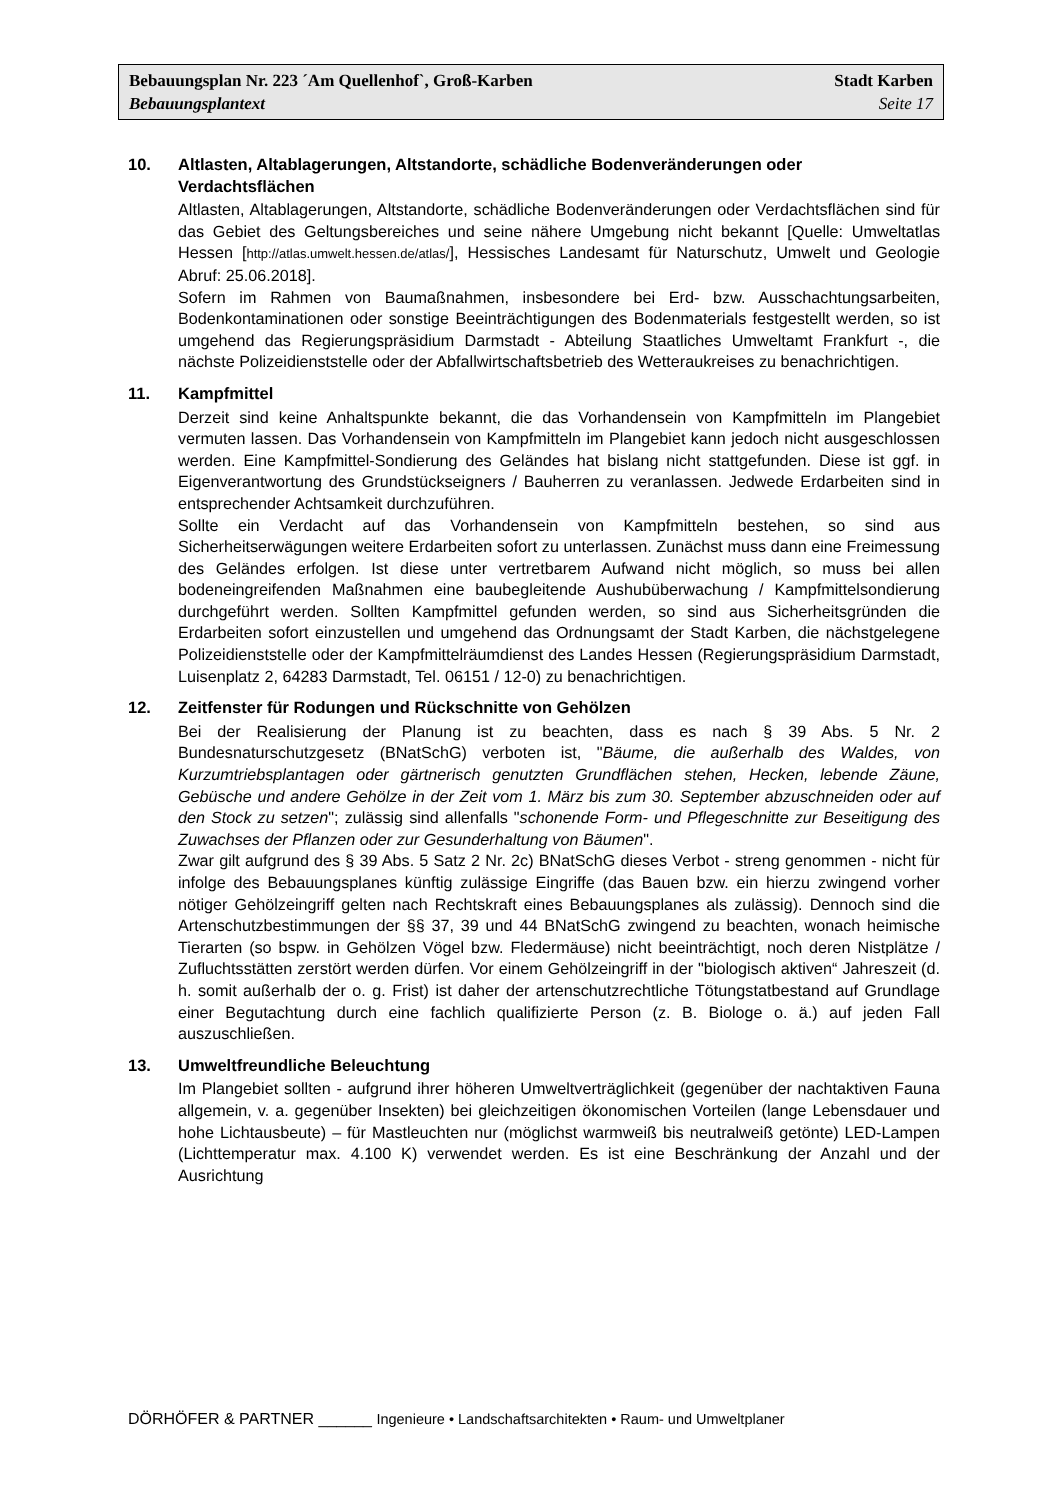Bebauungsplan Nr. 223 ´Am Quellenhof`, Groß-Karben Stadt Karben
Bebauungsplantext Seite 17
10. Altlasten, Altablagerungen, Altstandorte, schädliche Bodenveränderungen oder Verdachtsflächen
Altlasten, Altablagerungen, Altstandorte, schädliche Bodenveränderungen oder Verdachtsflächen sind für das Gebiet des Geltungsbereiches und seine nähere Umgebung nicht bekannt [Quelle: Umweltatlas Hessen [http://atlas.umwelt.hessen.de/atlas/], Hessisches Landesamt für Naturschutz, Umwelt und Geologie Abruf: 25.06.2018].
Sofern im Rahmen von Baumaßnahmen, insbesondere bei Erd- bzw. Ausschachtungsarbeiten, Bodenkontaminationen oder sonstige Beeinträchtigungen des Bodenmaterials festgestellt werden, so ist umgehend das Regierungspräsidium Darmstadt - Abteilung Staatliches Umweltamt Frankfurt -, die nächste Polizeidienststelle oder der Abfallwirtschaftsbetrieb des Wetteraukreises zu benachrichtigen.
11. Kampfmittel
Derzeit sind keine Anhaltspunkte bekannt, die das Vorhandensein von Kampfmitteln im Plangebiet vermuten lassen. Das Vorhandensein von Kampfmitteln im Plangebiet kann jedoch nicht ausgeschlossen werden. Eine Kampfmittel-Sondierung des Geländes hat bislang nicht stattgefunden. Diese ist ggf. in Eigenverantwortung des Grundstückseigners / Bauherren zu veranlassen. Jedwede Erdarbeiten sind in entsprechender Achtsamkeit durchzuführen.
Sollte ein Verdacht auf das Vorhandensein von Kampfmitteln bestehen, so sind aus Sicherheitserwägungen weitere Erdarbeiten sofort zu unterlassen. Zunächst muss dann eine Freimessung des Geländes erfolgen. Ist diese unter vertretbarem Aufwand nicht möglich, so muss bei allen bodeneingreifenden Maßnahmen eine baubegleitende Aushubüberwachung / Kampfmittelsondierung durchgeführt werden. Sollten Kampfmittel gefunden werden, so sind aus Sicherheitsgründen die Erdarbeiten sofort einzustellen und umgehend das Ordnungsamt der Stadt Karben, die nächstgelegene Polizeidienststelle oder der Kampfmittelräumdienst des Landes Hessen (Regierungspräsidium Darmstadt, Luisenplatz 2, 64283 Darmstadt, Tel. 06151 / 12-0) zu benachrichtigen.
12. Zeitfenster für Rodungen und Rückschnitte von Gehölzen
Bei der Realisierung der Planung ist zu beachten, dass es nach § 39 Abs. 5 Nr. 2 Bundesnaturschutzgesetz (BNatSchG) verboten ist, "Bäume, die außerhalb des Waldes, von Kurzumtriebsplantagen oder gärtnerisch genutzten Grundflächen stehen, Hecken, lebende Zäune, Gebüsche und andere Gehölze in der Zeit vom 1. März bis zum 30. September abzuschneiden oder auf den Stock zu setzen"; zulässig sind allenfalls "schonende Form- und Pflegeschnitte zur Beseitigung des Zuwachses der Pflanzen oder zur Gesunderhaltung von Bäumen".
Zwar gilt aufgrund des § 39 Abs. 5 Satz 2 Nr. 2c) BNatSchG dieses Verbot - streng genommen - nicht für infolge des Bebauungsplanes künftig zulässige Eingriffe (das Bauen bzw. ein hierzu zwingend vorher nötiger Gehölzeingriff gelten nach Rechtskraft eines Bebauungsplanes als zulässig). Dennoch sind die Artenschutzbestimmungen der §§ 37, 39 und 44 BNatSchG zwingend zu beachten, wonach heimische Tierarten (so bspw. in Gehölzen Vögel bzw. Fledermäuse) nicht beeinträchtigt, noch deren Nistplätze / Zufluchtsstätten zerstört werden dürfen. Vor einem Gehölzeingriff in der "biologisch aktiven“ Jahreszeit (d. h. somit außerhalb der o. g. Frist) ist daher der artenschutzrechtliche Tötungstatbestand auf Grundlage einer Begutachtung durch eine fachlich qualifizierte Person (z. B. Biologe o. ä.) auf jeden Fall auszuschließen.
13. Umweltfreundliche Beleuchtung
Im Plangebiet sollten - aufgrund ihrer höheren Umweltverträglichkeit (gegenüber der nachtaktiven Fauna allgemein, v. a. gegenüber Insekten) bei gleichzeitigen ökonomischen Vorteilen (lange Lebensdauer und hohe Lichtausbeute) – für Mastleuchten nur (möglichst warmweiß bis neutralweiß getönte) LED-Lampen (Lichttemperatur max. 4.100 K) verwendet werden. Es ist eine Beschränkung der Anzahl und der Ausrichtung
DÖRHÖFER & PARTNER ______ Ingenieure • Landschaftsarchitekten • Raum- und Umweltplaner